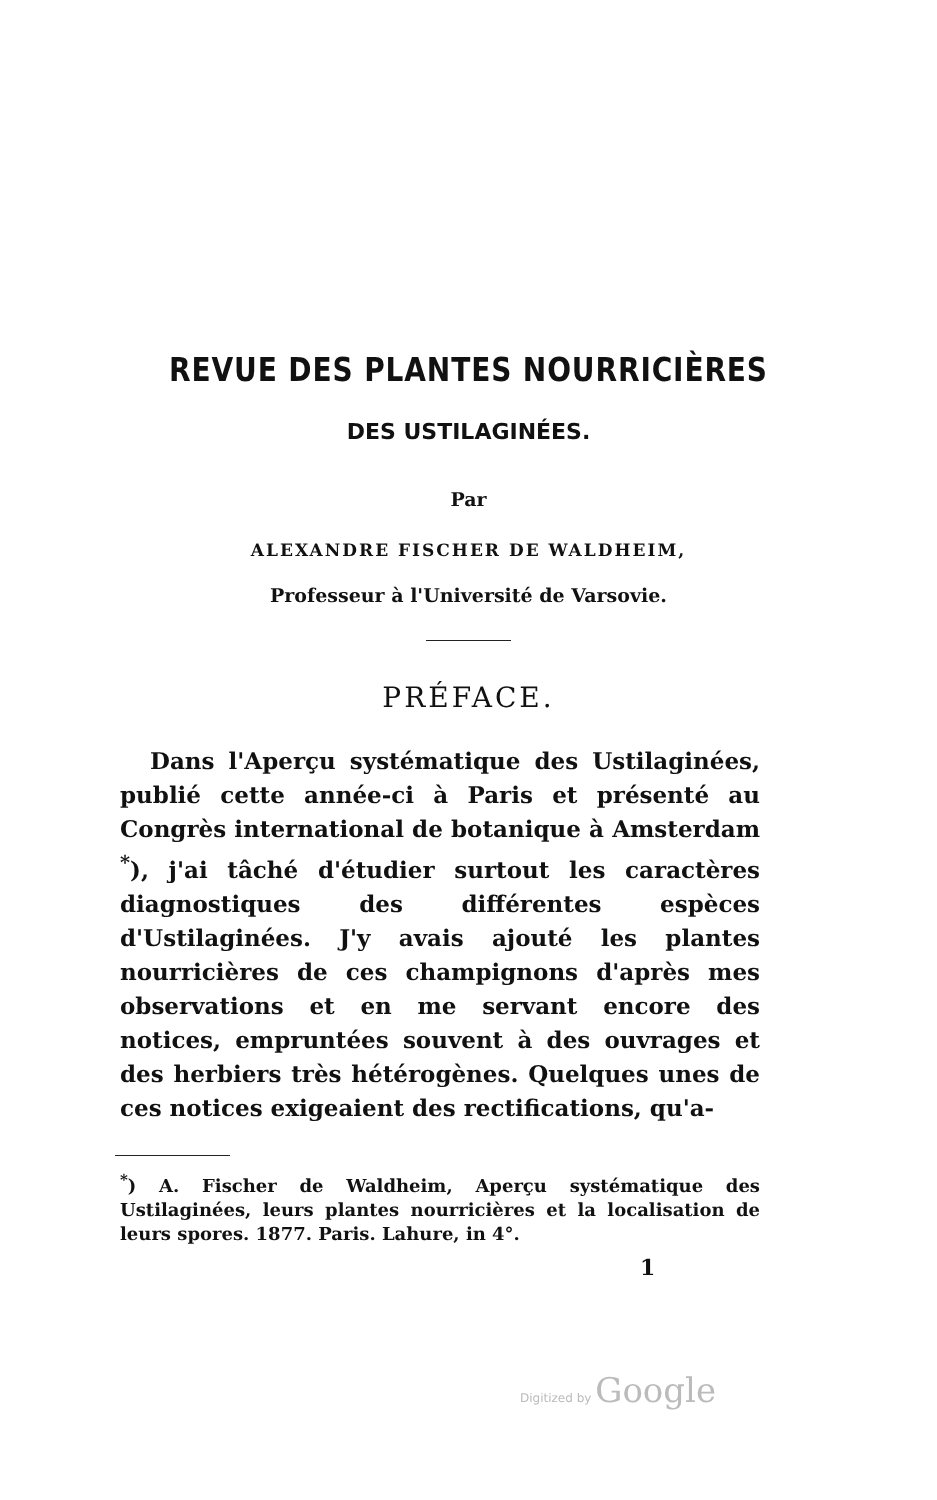REVUE DES PLANTES NOURRICIÈRES
DES USTILAGINÉES.
Par
ALEXANDRE FISCHER DE WALDHEIM,
Professeur à l'Université de Varsovie.
PRÉFACE.
Dans l'Aperçu systématique des Ustilaginées, publié cette année-ci à Paris et présenté au Congrès international de botanique à Amsterdam <sup>*</sup>), j'ai tâché d'étudier surtout les caractères diagnostiques des différentes espèces d'Ustilaginées. J'y avais ajouté les plantes nourricières de ces champignons d'après mes observations et en me servant encore des notices, empruntées souvent à des ouvrages et des herbiers très hétérogènes. Quelques unes de ces notices exigeaient des rectifications, qu'a-
<sup>*</sup>) A. Fischer de Waldheim, Aperçu systématique des Ustilaginées, leurs plantes nourricières et la localisation de leurs spores. 1877. Paris. Lahure, in 4°.
1
Digitized by Google